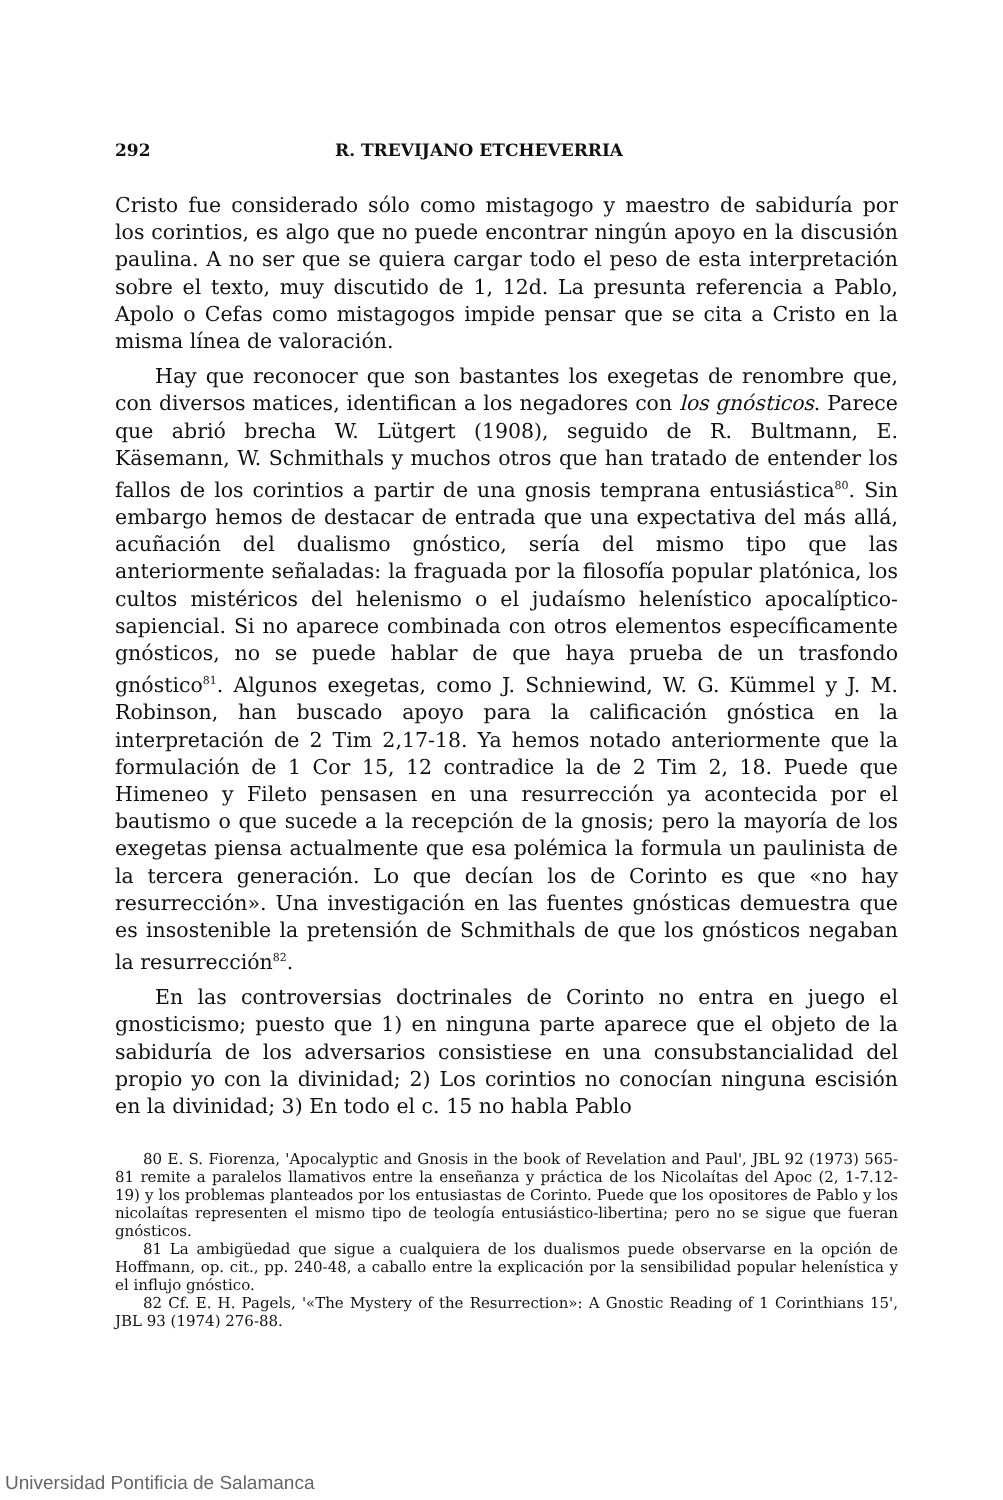292 R. TREVIJANO ETCHEVERRIA
Cristo fue considerado sólo como mistagogo y maestro de sabiduría por los corintios, es algo que no puede encontrar ningún apoyo en la discusión paulina. A no ser que se quiera cargar todo el peso de esta interpretación sobre el texto, muy discutido de 1, 12d. La presunta referencia a Pablo, Apolo o Cefas como mistagogos impide pensar que se cita a Cristo en la misma línea de valoración.
Hay que reconocer que son bastantes los exegetas de renombre que, con diversos matices, identifican a los negadores con los gnósticos. Parece que abrió brecha W. Lütgert (1908), seguido de R. Bultmann, E. Käsemann, W. Schmithals y muchos otros que han tratado de entender los fallos de los corintios a partir de una gnosis temprana entusiástica<sup>80</sup>. Sin embargo hemos de destacar de entrada que una expectativa del más allá, acuñación del dualismo gnóstico, sería del mismo tipo que las anteriormente señaladas: la fraguada por la filosofía popular platónica, los cultos mistéricos del helenismo o el judaísmo helenístico apocalíptico-sapiencial. Si no aparece combinada con otros elementos específicamente gnósticos, no se puede hablar de que haya prueba de un trasfondo gnóstico<sup>81</sup>. Algunos exegetas, como J. Schniewind, W. G. Kümmel y J. M. Robinson, han buscado apoyo para la calificación gnóstica en la interpretación de 2 Tim 2,17-18. Ya hemos notado anteriormente que la formulación de 1 Cor 15, 12 contradice la de 2 Tim 2, 18. Puede que Himeneo y Fileto pensasen en una resurrección ya acontecida por el bautismo o que sucede a la recepción de la gnosis; pero la mayoría de los exegetas piensa actualmente que esa polémica la formula un paulinista de la tercera generación. Lo que decían los de Corinto es que «no hay resurrección». Una investigación en las fuentes gnósticas demuestra que es insostenible la pretensión de Schmithals de que los gnósticos negaban la resurrección<sup>82</sup>.
En las controversias doctrinales de Corinto no entra en juego el gnosticismo; puesto que 1) en ninguna parte aparece que el objeto de la sabiduría de los adversarios consistiese en una consubstancialidad del propio yo con la divinidad; 2) Los corintios no conocían ninguna escisión en la divinidad; 3) En todo el c. 15 no habla Pablo
80 E. S. Fiorenza, 'Apocalyptic and Gnosis in the book of Revelation and Paul', JBL 92 (1973) 565-81 remite a paralelos llamativos entre la enseñanza y práctica de los Nicolaítas del Apoc (2, 1-7.12-19) y los problemas planteados por los entusiastas de Corinto. Puede que los opositores de Pablo y los nicolaítas representen el mismo tipo de teología entusiástico-libertina; pero no se sigue que fueran gnósticos.
81 La ambigüedad que sigue a cualquiera de los dualismos puede observarse en la opción de Hoffmann, op. cit., pp. 240-48, a caballo entre la explicación por la sensibilidad popular helenística y el influjo gnóstico.
82 Cf. E. H. Pagels, '«The Mystery of the Resurrection»: A Gnostic Reading of 1 Corinthians 15', JBL 93 (1974) 276-88.
Universidad Pontificia de Salamanca